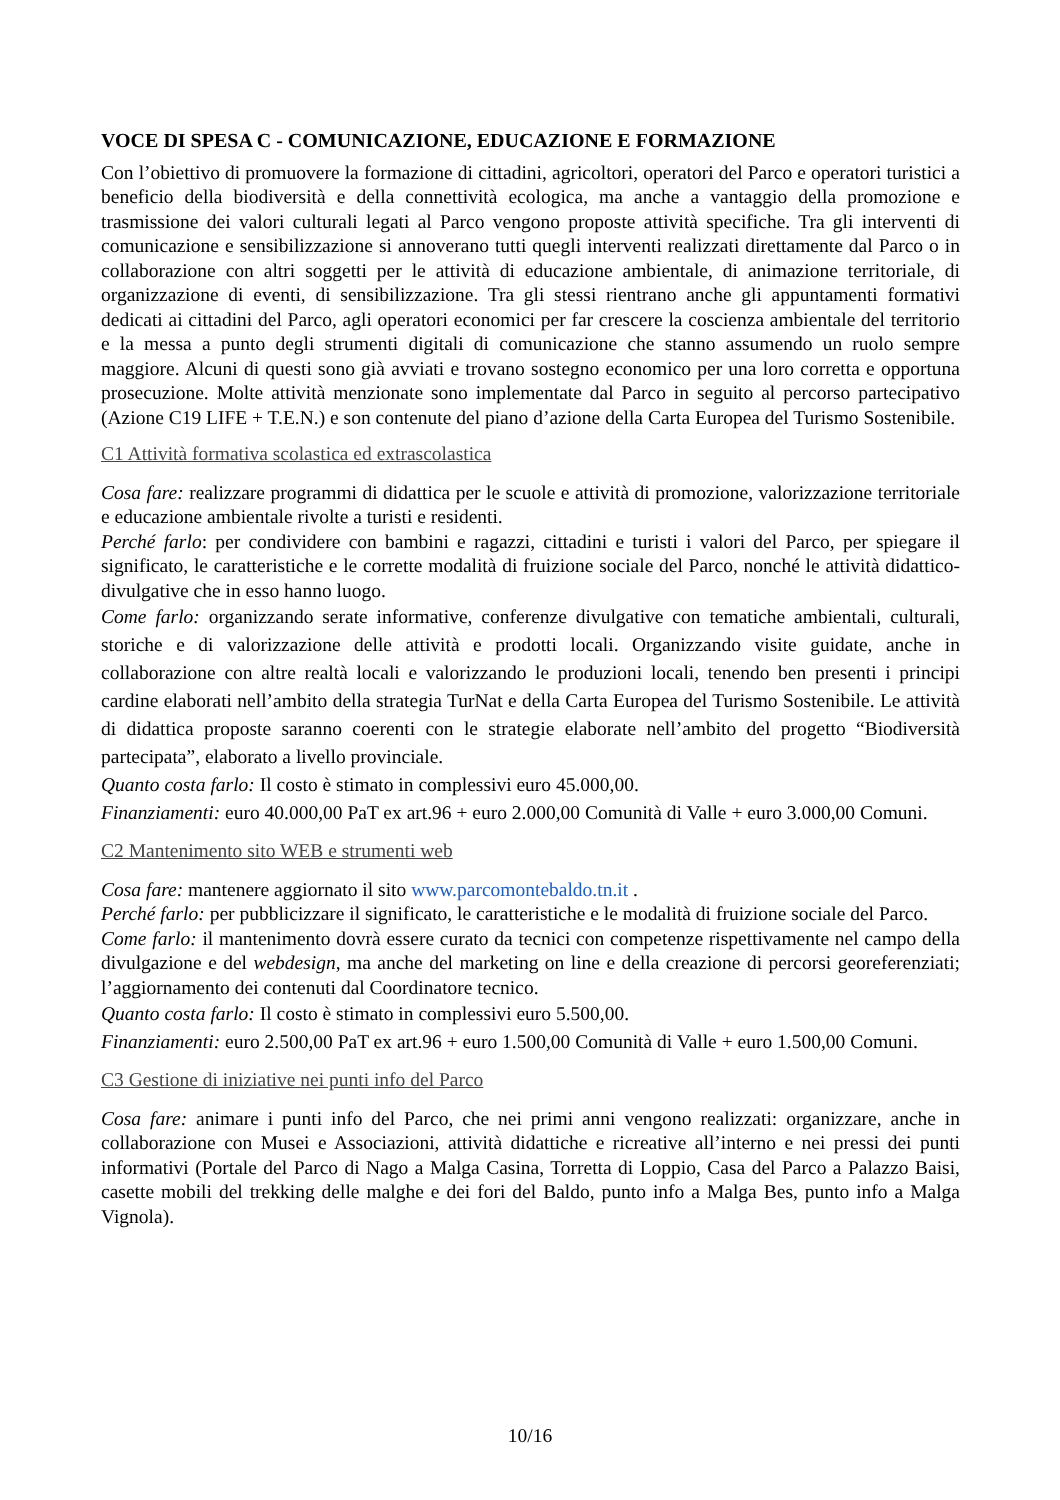VOCE DI SPESA C - COMUNICAZIONE, EDUCAZIONE E FORMAZIONE
Con l’obiettivo di promuovere la formazione di cittadini, agricoltori, operatori del Parco e operatori turistici a beneficio della biodiversità e della connettività ecologica, ma anche a vantaggio della promozione e trasmissione dei valori culturali legati al Parco vengono proposte attività specifiche. Tra gli interventi di comunicazione e sensibilizzazione si annoverano tutti quegli interventi realizzati direttamente dal Parco o in collaborazione con altri soggetti per le attività di educazione ambientale, di animazione territoriale, di organizzazione di eventi, di sensibilizzazione. Tra gli stessi rientrano anche gli appuntamenti formativi dedicati ai cittadini del Parco, agli operatori economici per far crescere la coscienza ambientale del territorio e la messa a punto degli strumenti digitali di comunicazione che stanno assumendo un ruolo sempre maggiore. Alcuni di questi sono già avviati e trovano sostegno economico per una loro corretta e opportuna prosecuzione. Molte attività menzionate sono implementate dal Parco in seguito al percorso partecipativo (Azione C19 LIFE + T.E.N.) e son contenute del piano d’azione della Carta Europea del Turismo Sostenibile.
C1 Attività formativa scolastica ed extrascolastica
Cosa fare: realizzare programmi di didattica per le scuole e attività di promozione, valorizzazione territoriale e educazione ambientale rivolte a turisti e residenti.
Perché farlo: per condividere con bambini e ragazzi, cittadini e turisti i valori del Parco, per spiegare il significato, le caratteristiche e le corrette modalità di fruizione sociale del Parco, nonché le attività didattico-divulgative che in esso hanno luogo.
Come farlo: organizzando serate informative, conferenze divulgative con tematiche ambientali, culturali, storiche e di valorizzazione delle attività e prodotti locali. Organizzando visite guidate, anche in collaborazione con altre realtà locali e valorizzando le produzioni locali, tenendo ben presenti i principi cardine elaborati nell’ambito della strategia TurNat e della Carta Europea del Turismo Sostenibile. Le attività di didattica proposte saranno coerenti con le strategie elaborate nell’ambito del progetto “Biodiversità partecipata”, elaborato a livello provinciale.
Quanto costa farlo: Il costo è stimato in complessivi euro 45.000,00.
Finanziamenti: euro 40.000,00 PaT ex art.96 + euro 2.000,00 Comunità di Valle + euro 3.000,00 Comuni.
C2 Mantenimento sito WEB e strumenti web
Cosa fare: mantenere aggiornato il sito www.parcomontebaldo.tn.it .
Perché farlo: per pubblicizzare il significato, le caratteristiche e le modalità di fruizione sociale del Parco.
Come farlo: il mantenimento dovrà essere curato da tecnici con competenze rispettivamente nel campo della divulgazione e del webdesign, ma anche del marketing on line e della creazione di percorsi georeferenziati; l’aggiornamento dei contenuti dal Coordinatore tecnico.
Quanto costa farlo: Il costo è stimato in complessivi euro 5.500,00.
Finanziamenti: euro 2.500,00 PaT ex art.96 + euro 1.500,00 Comunità di Valle + euro 1.500,00 Comuni.
C3 Gestione di iniziative nei punti info del Parco
Cosa fare: animare i punti info del Parco, che nei primi anni vengono realizzati: organizzare, anche in collaborazione con Musei e Associazioni, attività didattiche e ricreative all’interno e nei pressi dei punti informativi (Portale del Parco di Nago a Malga Casina, Torretta di Loppio, Casa del Parco a Palazzo Baisi, casette mobili del trekking delle malghe e dei fori del Baldo, punto info a Malga Bes, punto info a Malga Vignola).
10/16